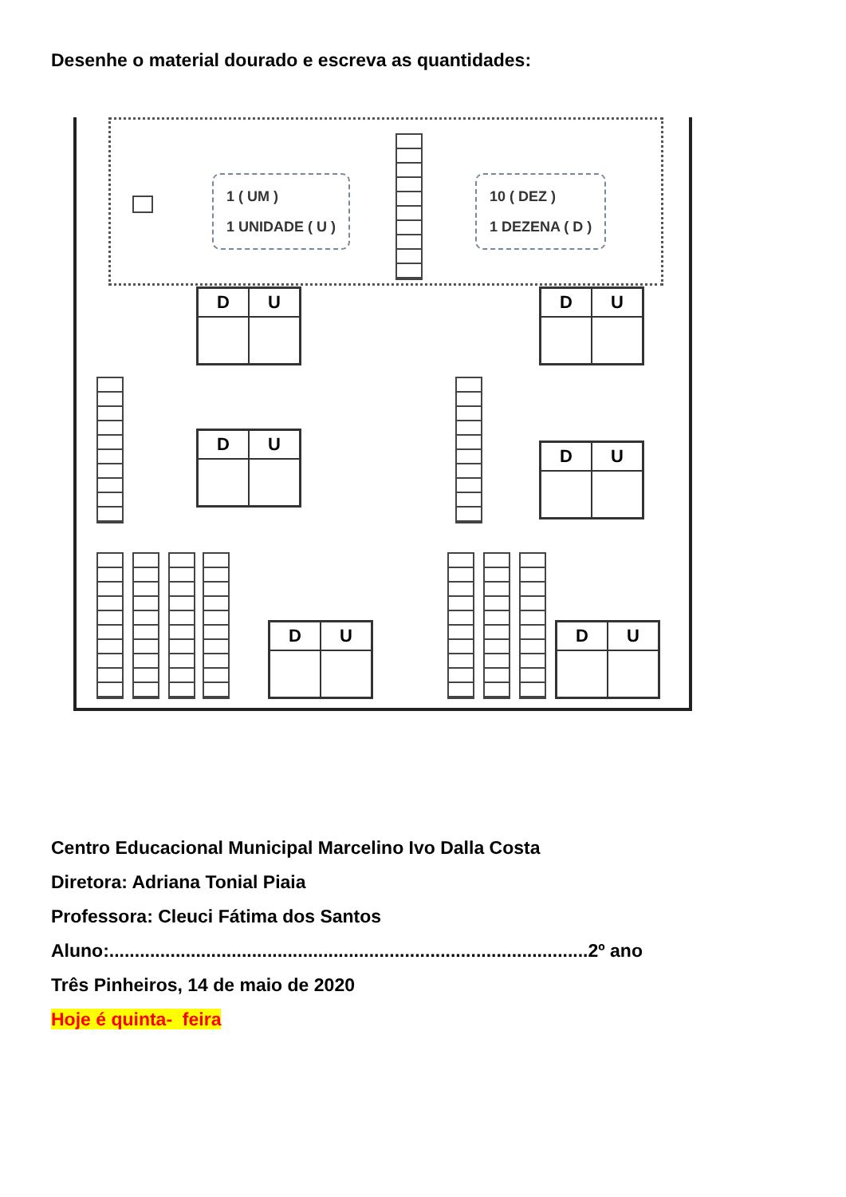Desenhe o material dourado e escreva as quantidades:
1 ( UM )
1 UNIDADE ( U )
10 ( DEZ )
1 DEZENA ( D )
| D | U |
| --- | --- |
| D | U |
| --- | --- |
| D | U |
| --- | --- |
| D | U |
| --- | --- |
| D | U |
| --- | --- |
| D | U |
| --- | --- |
Centro Educacional Municipal Marcelino Ivo Dalla Costa
Diretora: Adriana Tonial Piaia
Professora: Cleuci Fátima dos Santos
Aluno:..............................................................................................2º ano
Três Pinheiros, 14 de maio de 2020
Hoje é quinta- feira